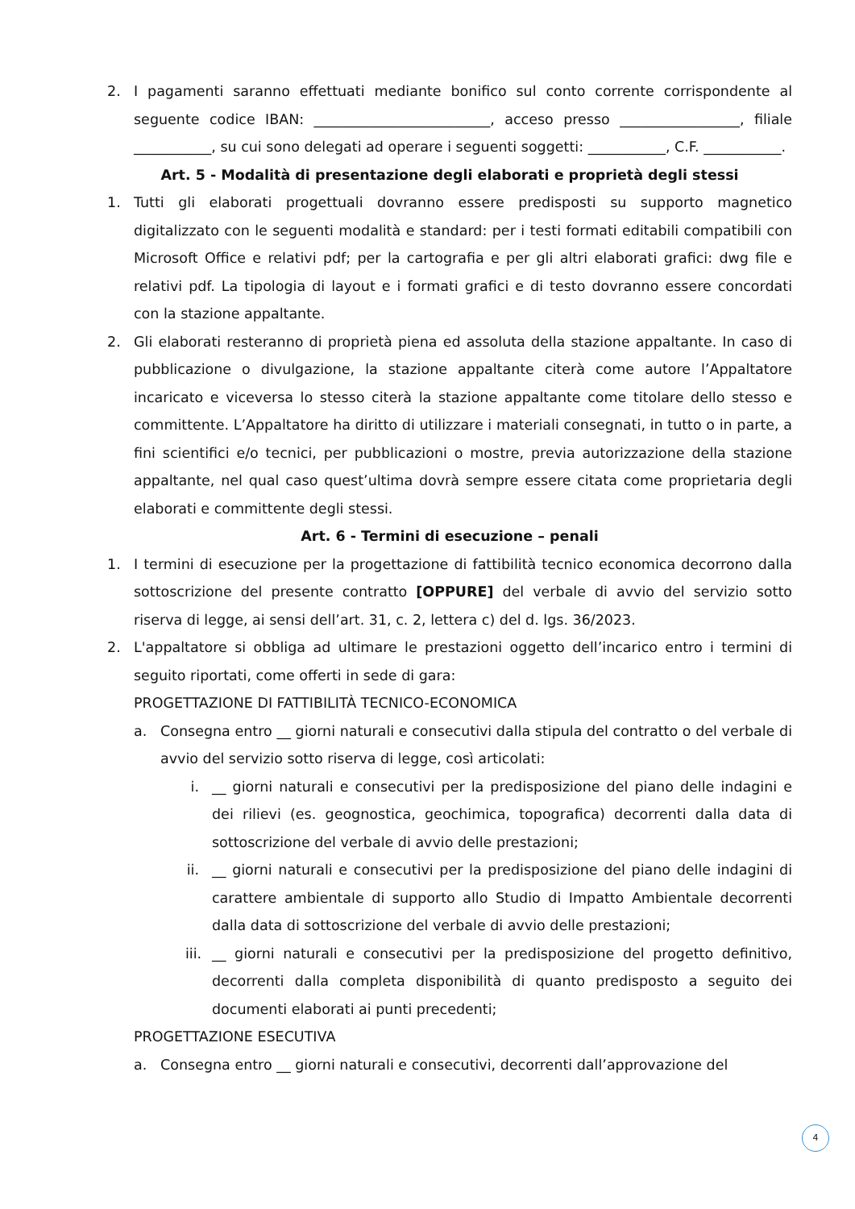2. I pagamenti saranno effettuati mediante bonifico sul conto corrente corrispondente al seguente codice IBAN: _________________________, acceso presso _________________, filiale ___________, su cui sono delegati ad operare i seguenti soggetti: ___________, C.F. ___________.
Art. 5 - Modalità di presentazione degli elaborati e proprietà degli stessi
1. Tutti gli elaborati progettuali dovranno essere predisposti su supporto magnetico digitalizzato con le seguenti modalità e standard: per i testi formati editabili compatibili con Microsoft Office e relativi pdf; per la cartografia e per gli altri elaborati grafici: dwg file e relativi pdf. La tipologia di layout e i formati grafici e di testo dovranno essere concordati con la stazione appaltante.
2. Gli elaborati resteranno di proprietà piena ed assoluta della stazione appaltante. In caso di pubblicazione o divulgazione, la stazione appaltante citerà come autore l’Appaltatore incaricato e viceversa lo stesso citerà la stazione appaltante come titolare dello stesso e committente. L’Appaltatore ha diritto di utilizzare i materiali consegnati, in tutto o in parte, a fini scientifici e/o tecnici, per pubblicazioni o mostre, previa autorizzazione della stazione appaltante, nel qual caso quest’ultima dovrà sempre essere citata come proprietaria degli elaborati e committente degli stessi.
Art. 6 - Termini di esecuzione – penali
1. I termini di esecuzione per la progettazione di fattibilità tecnico economica decorrono dalla sottoscrizione del presente contratto [OPPURE] del verbale di avvio del servizio sotto riserva di legge, ai sensi dell’art. 31, c. 2, lettera c) del d. lgs. 36/2023.
2. L'appaltatore si obbliga ad ultimare le prestazioni oggetto dell’incarico entro i termini di seguito riportati, come offerti in sede di gara:
PROGETTAZIONE DI FATTIBILITÀ TECNICO-ECONOMICA
a. Consegna entro __ giorni naturali e consecutivi dalla stipula del contratto o del verbale di avvio del servizio sotto riserva di legge, così articolati:
i. __ giorni naturali e consecutivi per la predisposizione del piano delle indagini e dei rilievi (es. geognostica, geochimica, topografica) decorrenti dalla data di sottoscrizione del verbale di avvio delle prestazioni;
ii. __ giorni naturali e consecutivi per la predisposizione del piano delle indagini di carattere ambientale di supporto allo Studio di Impatto Ambientale decorrenti dalla data di sottoscrizione del verbale di avvio delle prestazioni;
iii. __ giorni naturali e consecutivi per la predisposizione del progetto definitivo, decorrenti dalla completa disponibilità di quanto predisposto a seguito dei documenti elaborati ai punti precedenti;
PROGETTAZIONE ESECUTIVA
a. Consegna entro __ giorni naturali e consecutivi, decorrenti dall’approvazione del
4